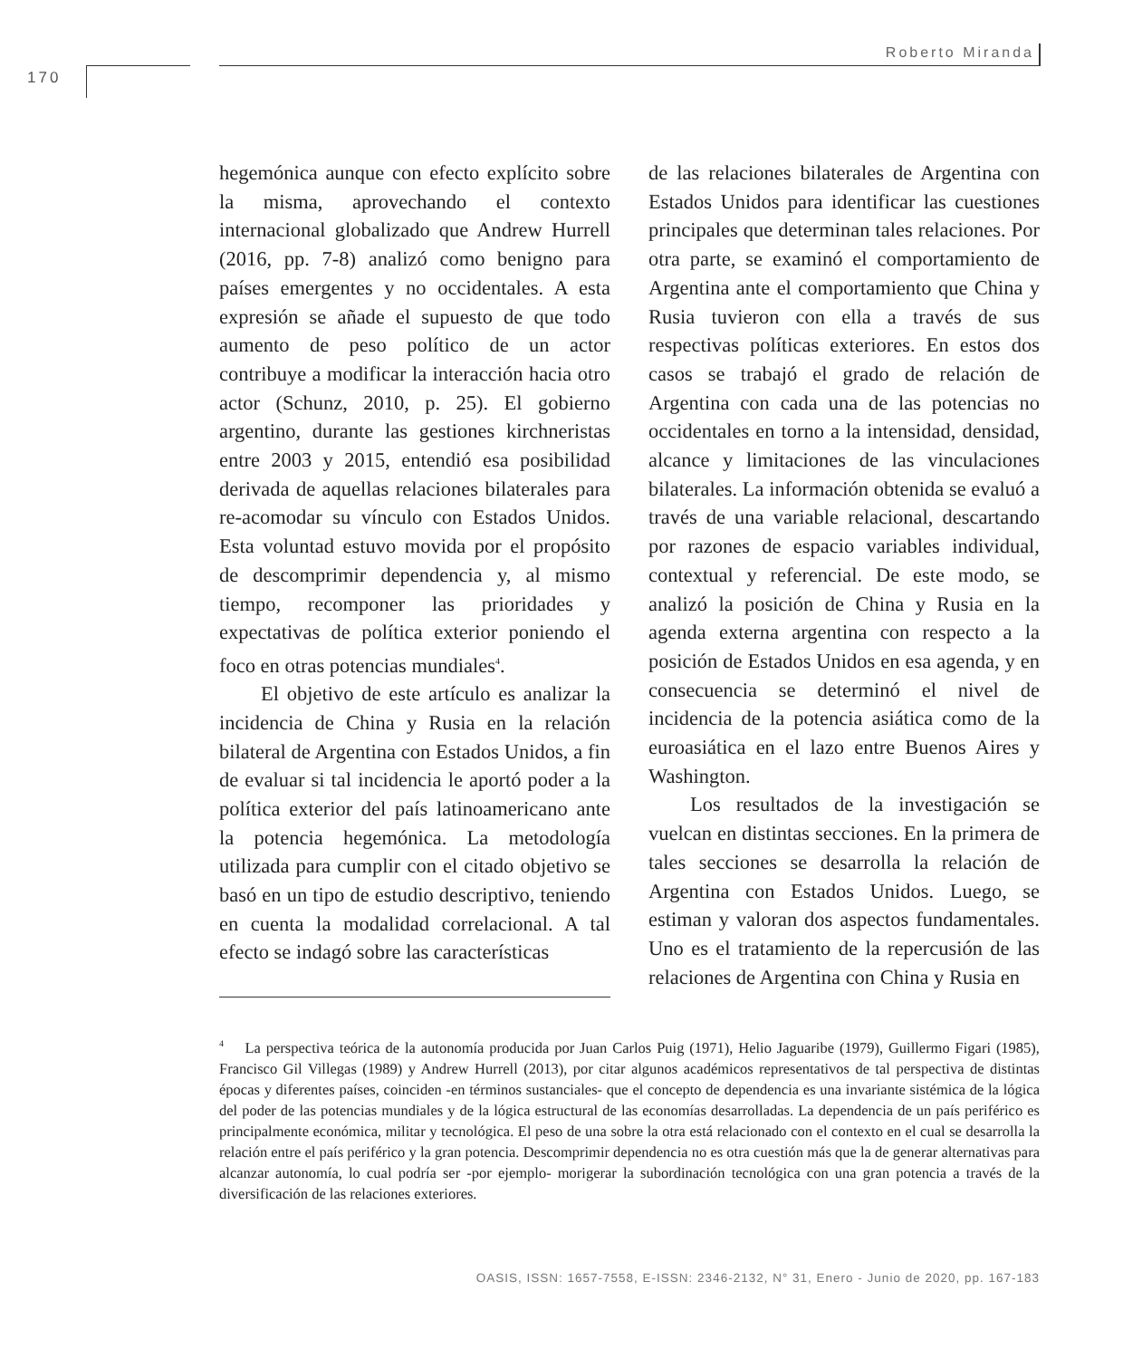Roberto Miranda
170
hegemónica aunque con efecto explícito sobre la misma, aprovechando el contexto internacional globalizado que Andrew Hurrell (2016, pp. 7-8) analizó como benigno para países emergentes y no occidentales. A esta expresión se añade el supuesto de que todo aumento de peso político de un actor contribuye a modificar la interacción hacia otro actor (Schunz, 2010, p. 25). El gobierno argentino, durante las gestiones kirchneristas entre 2003 y 2015, entendió esa posibilidad derivada de aquellas relaciones bilaterales para re-acomodar su vínculo con Estados Unidos. Esta voluntad estuvo movida por el propósito de descomprimir dependencia y, al mismo tiempo, recomponer las prioridades y expectativas de política exterior poniendo el foco en otras potencias mundiales<sup>4</sup>.
El objetivo de este artículo es analizar la incidencia de China y Rusia en la relación bilateral de Argentina con Estados Unidos, a fin de evaluar si tal incidencia le aportó poder a la política exterior del país latinoamericano ante la potencia hegemónica. La metodología utilizada para cumplir con el citado objetivo se basó en un tipo de estudio descriptivo, teniendo en cuenta la modalidad correlacional. A tal efecto se indagó sobre las características
de las relaciones bilaterales de Argentina con Estados Unidos para identificar las cuestiones principales que determinan tales relaciones. Por otra parte, se examinó el comportamiento de Argentina ante el comportamiento que China y Rusia tuvieron con ella a través de sus respectivas políticas exteriores. En estos dos casos se trabajó el grado de relación de Argentina con cada una de las potencias no occidentales en torno a la intensidad, densidad, alcance y limitaciones de las vinculaciones bilaterales. La información obtenida se evaluó a través de una variable relacional, descartando por razones de espacio variables individual, contextual y referencial. De este modo, se analizó la posición de China y Rusia en la agenda externa argentina con respecto a la posición de Estados Unidos en esa agenda, y en consecuencia se determinó el nivel de incidencia de la potencia asiática como de la euroasiática en el lazo entre Buenos Aires y Washington.
Los resultados de la investigación se vuelcan en distintas secciones. En la primera de tales secciones se desarrolla la relación de Argentina con Estados Unidos. Luego, se estiman y valoran dos aspectos fundamentales. Uno es el tratamiento de la repercusión de las relaciones de Argentina con China y Rusia en
<sup>4</sup> La perspectiva teórica de la autonomía producida por Juan Carlos Puig (1971), Helio Jaguaribe (1979), Guillermo Figari (1985), Francisco Gil Villegas (1989) y Andrew Hurrell (2013), por citar algunos académicos representativos de tal perspectiva de distintas épocas y diferentes países, coinciden -en términos sustanciales- que el concepto de dependencia es una invariante sistémica de la lógica del poder de las potencias mundiales y de la lógica estructural de las economías desarrolladas. La dependencia de un país periférico es principalmente económica, militar y tecnológica. El peso de una sobre la otra está relacionado con el contexto en el cual se desarrolla la relación entre el país periférico y la gran potencia. Descomprimir dependencia no es otra cuestión más que la de generar alternativas para alcanzar autonomía, lo cual podría ser -por ejemplo- morigerar la subordinación tecnológica con una gran potencia a través de la diversificación de las relaciones exteriores.
OASIS, ISSN: 1657-7558, E-ISSN: 2346-2132, N° 31, Enero - Junio de 2020, pp. 167-183